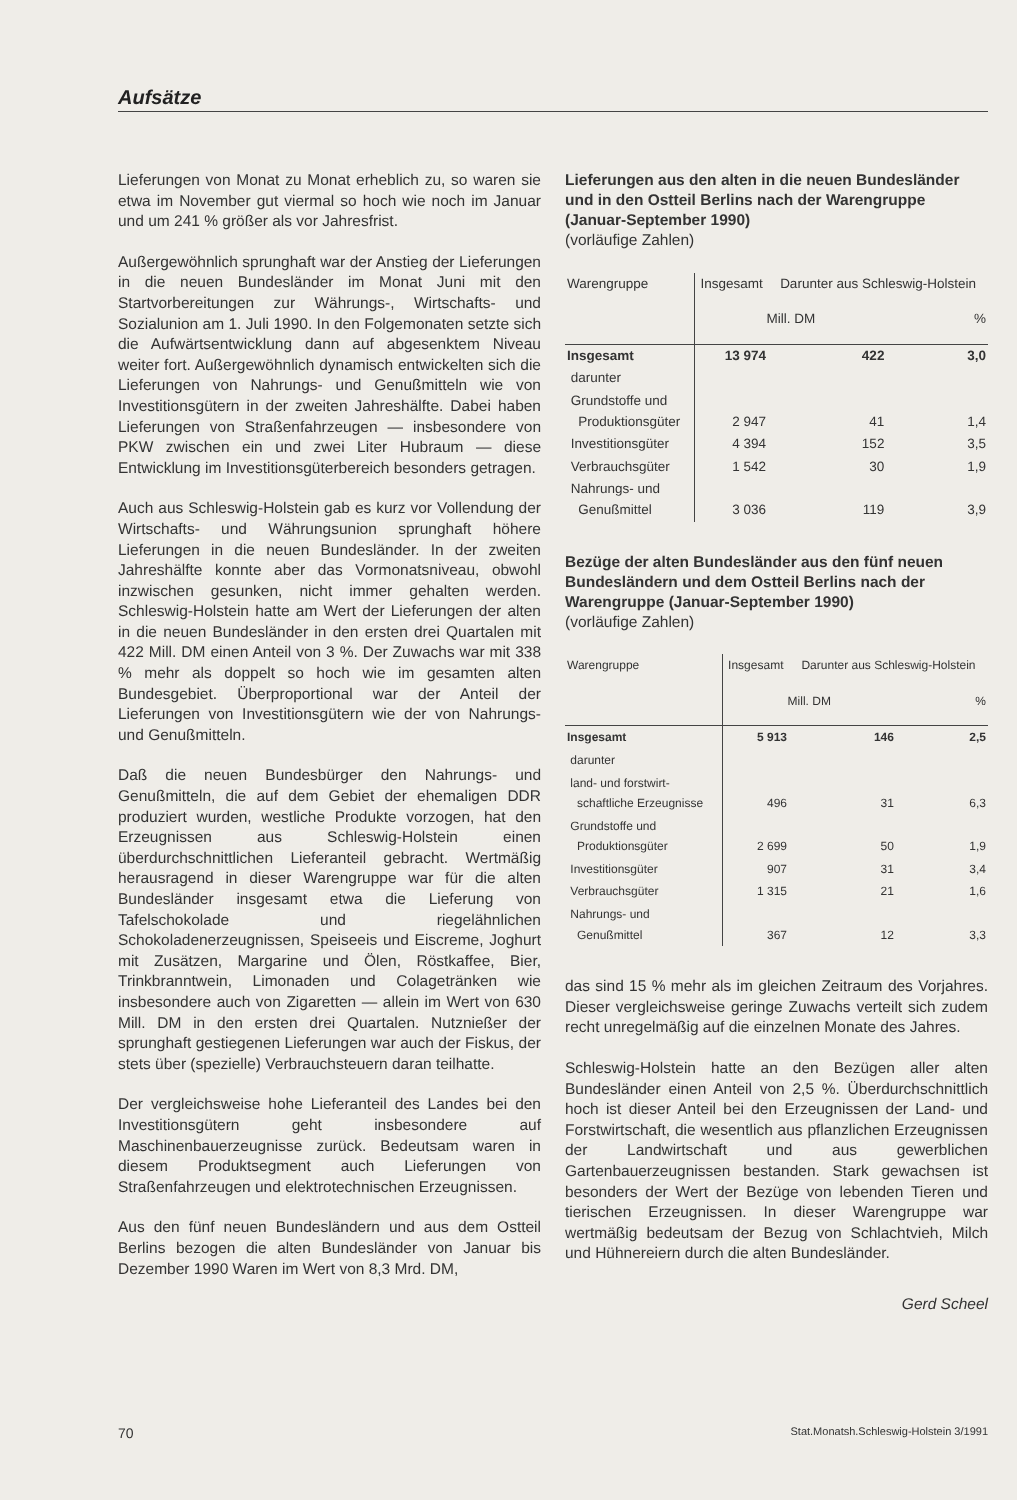Aufsätze
Lieferungen von Monat zu Monat erheblich zu, so waren sie etwa im November gut viermal so hoch wie noch im Januar und um 241 % größer als vor Jahresfrist.
Außergewöhnlich sprunghaft war der Anstieg der Lieferungen in die neuen Bundesländer im Monat Juni mit den Startvorbereitungen zur Währungs-, Wirtschafts- und Sozialunion am 1. Juli 1990. In den Folgemonaten setzte sich die Aufwärtsentwicklung dann auf abgesenktem Niveau weiter fort. Außergewöhnlich dynamisch entwickelten sich die Lieferungen von Nahrungs- und Genußmitteln wie von Investitionsgütern in der zweiten Jahreshälfte. Dabei haben Lieferungen von Straßenfahrzeugen — insbesondere von PKW zwischen ein und zwei Liter Hubraum — diese Entwicklung im Investitionsgüterbereich besonders getragen.
Auch aus Schleswig-Holstein gab es kurz vor Vollendung der Wirtschafts- und Währungsunion sprunghaft höhere Lieferungen in die neuen Bundesländer. In der zweiten Jahreshälfte konnte aber das Vormonatsniveau, obwohl inzwischen gesunken, nicht immer gehalten werden. Schleswig-Holstein hatte am Wert der Lieferungen der alten in die neuen Bundesländer in den ersten drei Quartalen mit 422 Mill. DM einen Anteil von 3 %. Der Zuwachs war mit 338 % mehr als doppelt so hoch wie im gesamten alten Bundesgebiet. Überproportional war der Anteil der Lieferungen von Investitionsgütern wie der von Nahrungs- und Genußmitteln.
Daß die neuen Bundesbürger den Nahrungs- und Genußmitteln, die auf dem Gebiet der ehemaligen DDR produziert wurden, westliche Produkte vorzogen, hat den Erzeugnissen aus Schleswig-Holstein einen überdurchschnittlichen Lieferanteil gebracht. Wertmäßig herausragend in dieser Warengruppe war für die alten Bundesländer insgesamt etwa die Lieferung von Tafelschokolade und riegelähnlichen Schokoladenerzeugnissen, Speiseeis und Eiscreme, Joghurt mit Zusätzen, Margarine und Ölen, Röstkaffee, Bier, Trinkbranntwein, Limonaden und Colagetränken wie insbesondere auch von Zigaretten — allein im Wert von 630 Mill. DM in den ersten drei Quartalen. Nutznießer der sprunghaft gestiegenen Lieferungen war auch der Fiskus, der stets über (spezielle) Verbrauchsteuern daran teilhatte.
Der vergleichsweise hohe Lieferanteil des Landes bei den Investitionsgütern geht insbesondere auf Maschinenbauerzeugnisse zurück. Bedeutsam waren in diesem Produktsegment auch Lieferungen von Straßenfahrzeugen und elektrotechnischen Erzeugnissen.
Aus den fünf neuen Bundesländern und aus dem Ostteil Berlins bezogen die alten Bundesländer von Januar bis Dezember 1990 Waren im Wert von 8,3 Mrd. DM,
Lieferungen aus den alten in die neuen Bundesländer und in den Ostteil Berlins nach der Warengruppe (Januar-September 1990)
(vorläufige Zahlen)
| Warengruppe | Insgesamt | Darunter aus Schleswig-Holstein | |
| --- | --- | --- | --- |
| | Mill. DM | | % |
| Insgesamt | 13 974 | 422 | 3,0 |
| darunter | | | |
| Grundstoffe und Produktionsgüter | 2 947 | 41 | 1,4 |
| Investitionsgüter | 4 394 | 152 | 3,5 |
| Verbrauchsgüter | 1 542 | 30 | 1,9 |
| Nahrungs- und Genußmittel | 3 036 | 119 | 3,9 |
Bezüge der alten Bundesländer aus den fünf neuen Bundesländern und dem Ostteil Berlins nach der Warengruppe (Januar-September 1990)
(vorläufige Zahlen)
| Warengruppe | Insgesamt | Darunter aus Schleswig-Holstein | |
| --- | --- | --- | --- |
| | Mill. DM | | % |
| Insgesamt | 5 913 | 146 | 2,5 |
| darunter | | | |
| land- und forstwirt- schaftliche Erzeugnisse | 496 | 31 | 6,3 |
| Grundstoffe und Produktionsgüter | 2 699 | 50 | 1,9 |
| Investitionsgüter | 907 | 31 | 3,4 |
| Verbrauchsgüter | 1 315 | 21 | 1,6 |
| Nahrungs- und Genußmittel | 367 | 12 | 3,3 |
das sind 15 % mehr als im gleichen Zeitraum des Vorjahres. Dieser vergleichsweise geringe Zuwachs verteilt sich zudem recht unregelmäßig auf die einzelnen Monate des Jahres.
Schleswig-Holstein hatte an den Bezügen aller alten Bundesländer einen Anteil von 2,5 %. Überdurchschnittlich hoch ist dieser Anteil bei den Erzeugnissen der Land- und Forstwirtschaft, die wesentlich aus pflanzlichen Erzeugnissen der Landwirtschaft und aus gewerblichen Gartenbauerzeugnissen bestanden. Stark gewachsen ist besonders der Wert der Bezüge von lebenden Tieren und tierischen Erzeugnissen. In dieser Warengruppe war wertmäßig bedeutsam der Bezug von Schlachtvieh, Milch und Hühnereiern durch die alten Bundesländer.
Gerd Scheel
70 Stat.Monatsh.Schleswig-Holstein 3/1991